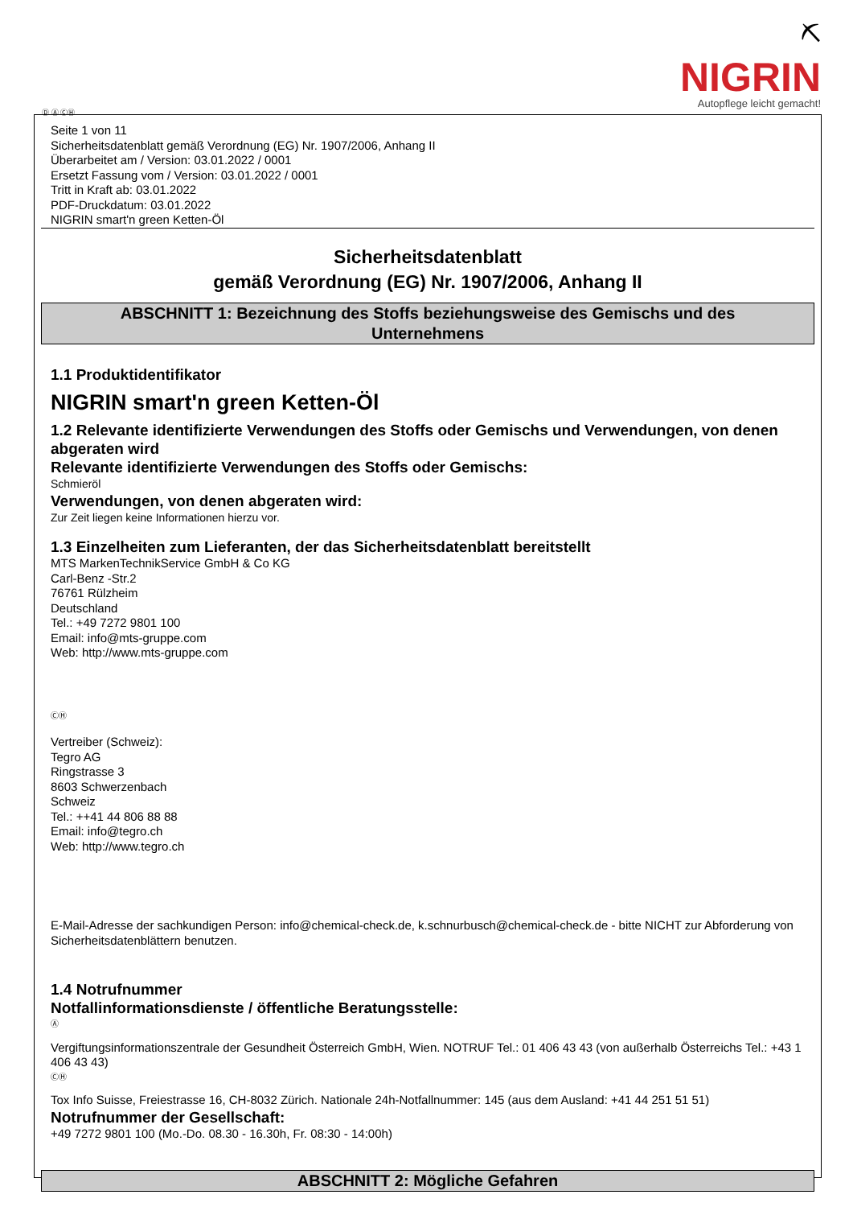⛏
NIGRIN
Autopflege leicht gemacht!
Ⓓ Ⓐ ⒸⒽ
Seite 1 von 11
Sicherheitsdatenblatt gemäß Verordnung (EG) Nr. 1907/2006, Anhang II
Überarbeitet am / Version: 03.01.2022 / 0001
Ersetzt Fassung vom / Version: 03.01.2022 / 0001
Tritt in Kraft ab: 03.01.2022
PDF-Druckdatum: 03.01.2022
NIGRIN smart'n green Ketten-Öl
Sicherheitsdatenblatt
gemäß Verordnung (EG) Nr. 1907/2006, Anhang II
ABSCHNITT 1: Bezeichnung des Stoffs beziehungsweise des Gemischs und des Unternehmens
1.1 Produktidentifikator
NIGRIN smart'n green Ketten-Öl
1.2 Relevante identifizierte Verwendungen des Stoffs oder Gemischs und Verwendungen, von denen abgeraten wird
Relevante identifizierte Verwendungen des Stoffs oder Gemischs:
Schmieröl
Verwendungen, von denen abgeraten wird:
Zur Zeit liegen keine Informationen hierzu vor.
1.3 Einzelheiten zum Lieferanten, der das Sicherheitsdatenblatt bereitstellt
MTS MarkenTechnikService GmbH & Co KG
Carl-Benz -Str.2
76761 Rülzheim
Deutschland
Tel.: +49 7272 9801 100
Email: info@mts-gruppe.com
Web: http://www.mts-gruppe.com
ⒸⒽ
Vertreiber (Schweiz):
Tegro AG
Ringstrasse 3
8603 Schwerzenbach
Schweiz
Tel.: ++41 44 806 88 88
Email: info@tegro.ch
Web: http://www.tegro.ch
E-Mail-Adresse der sachkundigen Person: info@chemical-check.de, k.schnurbusch@chemical-check.de - bitte NICHT zur Abforderung von Sicherheitsdatenblättern benutzen.
1.4 Notrufnummer
Notfallinformationsdienste / öffentliche Beratungsstelle:
Ⓐ
Vergiftungsinformationszentrale der Gesundheit Österreich GmbH, Wien. NOTRUF Tel.: 01 406 43 43 (von außerhalb Österreichs Tel.: +43 1 406 43 43)
ⒸⒽ
Tox Info Suisse, Freiestrasse 16, CH-8032 Zürich. Nationale 24h-Notfallnummer: 145 (aus dem Ausland: +41 44 251 51 51)
Notrufnummer der Gesellschaft:
+49 7272 9801 100 (Mo.-Do. 08.30 - 16.30h, Fr. 08:30 - 14:00h)
ABSCHNITT 2: Mögliche Gefahren